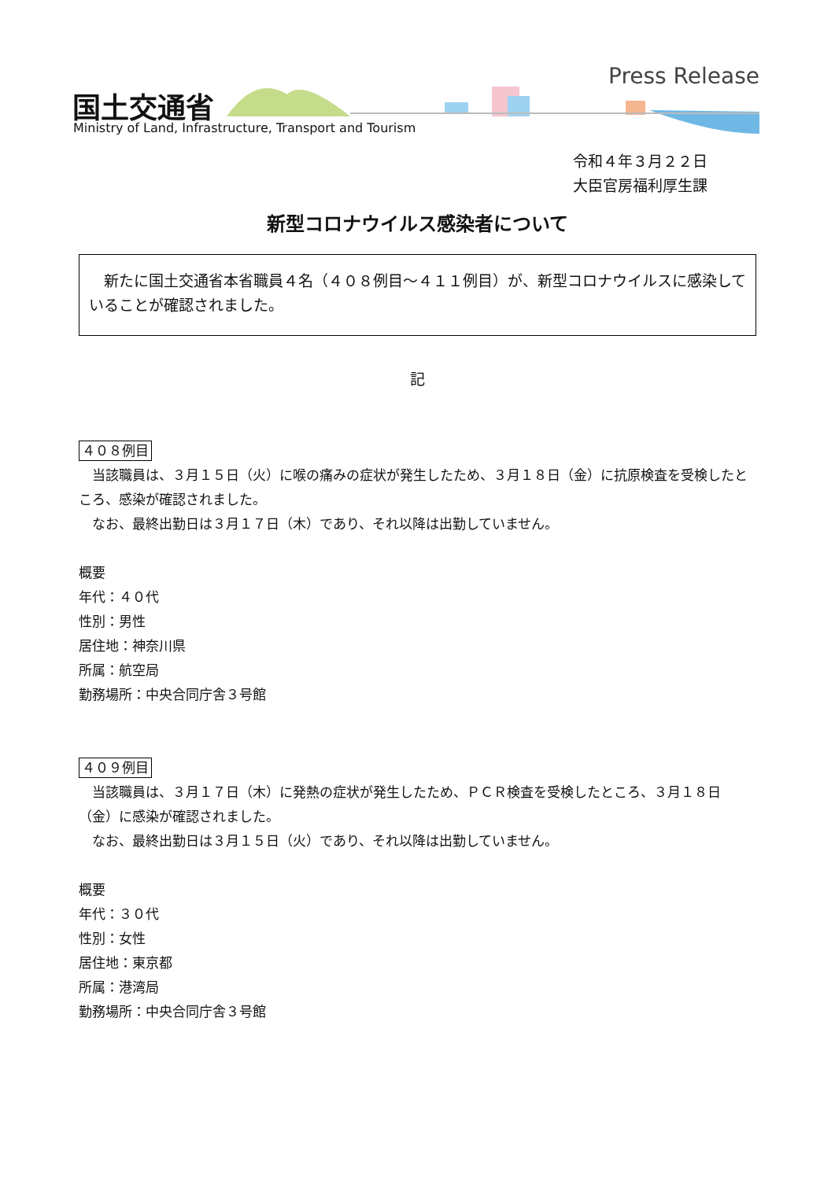国土交通省
Ministry of Land, Infrastructure, Transport and Tourism
Press Release
令和４年３月２２日
大臣官房福利厚生課
新型コロナウイルス感染者について
新たに国土交通省本省職員４名（４０８例目～４１１例目）が、新型コロナウイルスに感染していることが確認されました。
記
４０８例目
当該職員は、３月１５日（火）に喉の痛みの症状が発生したため、３月１８日（金）に抗原検査を受検したところ、感染が確認されました。
なお、最終出勤日は３月１７日（木）であり、それ以降は出勤していません。
概要
年代：４０代
性別：男性
居住地：神奈川県
所属：航空局
勤務場所：中央合同庁舎３号館
４０９例目
当該職員は、３月１７日（木）に発熱の症状が発生したため、ＰＣＲ検査を受検したところ、３月１８日（金）に感染が確認されました。
なお、最終出勤日は３月１５日（火）であり、それ以降は出勤していません。
概要
年代：３０代
性別：女性
居住地：東京都
所属：港湾局
勤務場所：中央合同庁舎３号館